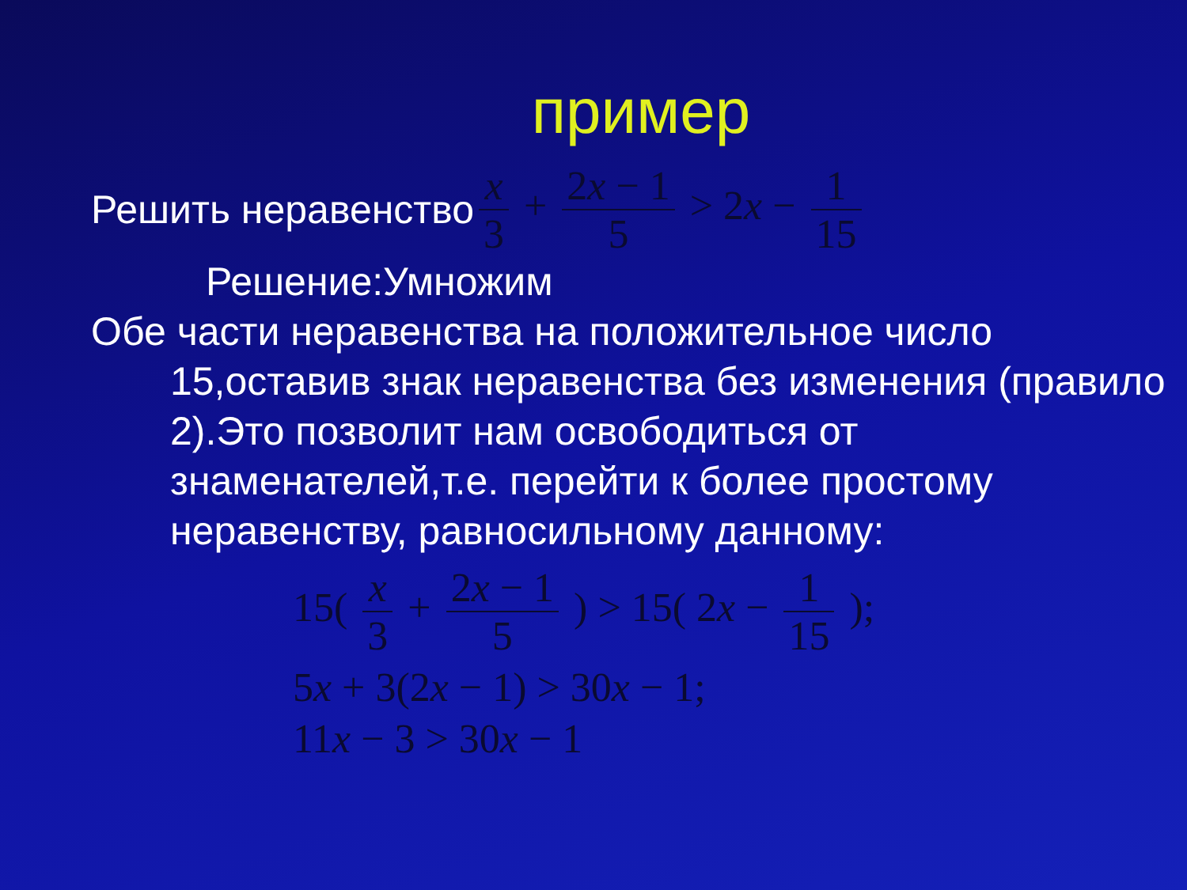пример
Решить неравенство x 3 + 2x − 1 5 > 2x − 1 15
Решение:Умножим
Обе части неравенства на положительное число 15,оставив знак неравенства без изменения (правило 2).Это позволит нам освободиться от знаменателей,т.е. перейти к более простому неравенству, равносильному данному:
15( x 3 + 2x − 1 5 ) > 15( 2x − 1 15 );
5x + 3(2x − 1) > 30x − 1;
11x − 3 > 30x − 1